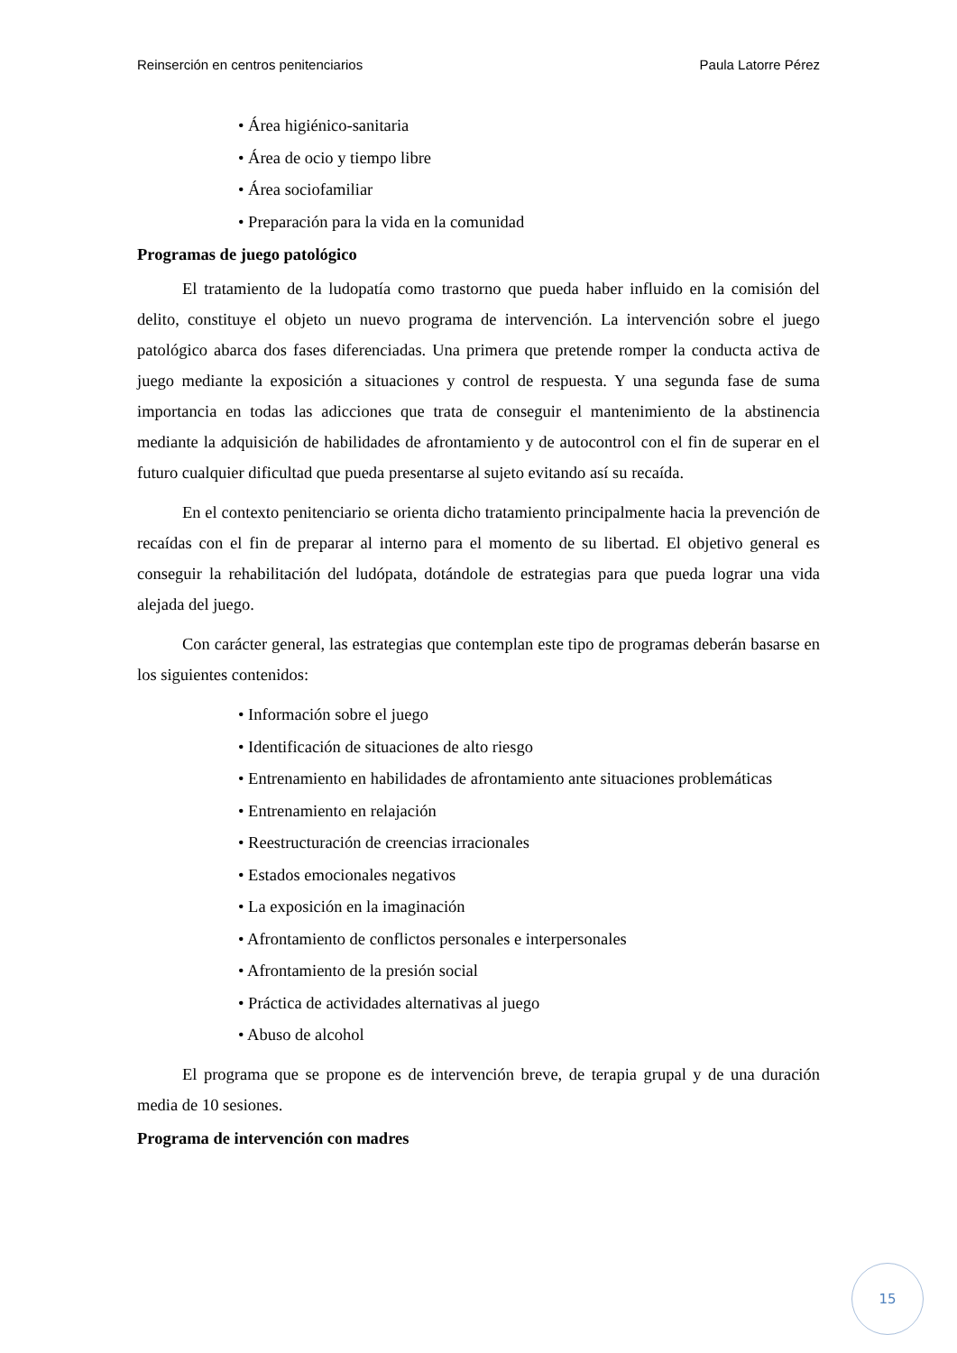Reinserción en centros penitenciarios Paula Latorre Pérez
• Área higiénico-sanitaria
• Área de ocio y tiempo libre
• Área sociofamiliar
• Preparación para la vida en la comunidad
Programas de juego patológico
El tratamiento de la ludopatía como trastorno que pueda haber influido en la comisión del delito, constituye el objeto un nuevo programa de intervención. La intervención sobre el juego patológico abarca dos fases diferenciadas. Una primera que pretende romper la conducta activa de juego mediante la exposición a situaciones y control de respuesta. Y una segunda fase de suma importancia en todas las adicciones que trata de conseguir el mantenimiento de la abstinencia mediante la adquisición de habilidades de afrontamiento y de autocontrol con el fin de superar en el futuro cualquier dificultad que pueda presentarse al sujeto evitando así su recaída.
En el contexto penitenciario se orienta dicho tratamiento principalmente hacia la prevención de recaídas con el fin de preparar al interno para el momento de su libertad. El objetivo general es conseguir la rehabilitación del ludópata, dotándole de estrategias para que pueda lograr una vida alejada del juego.
Con carácter general, las estrategias que contemplan este tipo de programas deberán basarse en los siguientes contenidos:
• Información sobre el juego
• Identificación de situaciones de alto riesgo
• Entrenamiento en habilidades de afrontamiento ante situaciones problemáticas
• Entrenamiento en relajación
• Reestructuración de creencias irracionales
• Estados emocionales negativos
• La exposición en la imaginación
• Afrontamiento de conflictos personales e interpersonales
• Afrontamiento de la presión social
• Práctica de actividades alternativas al juego
• Abuso de alcohol
El programa que se propone es de intervención breve, de terapia grupal y de una duración media de 10 sesiones.
Programa de intervención con madres
15